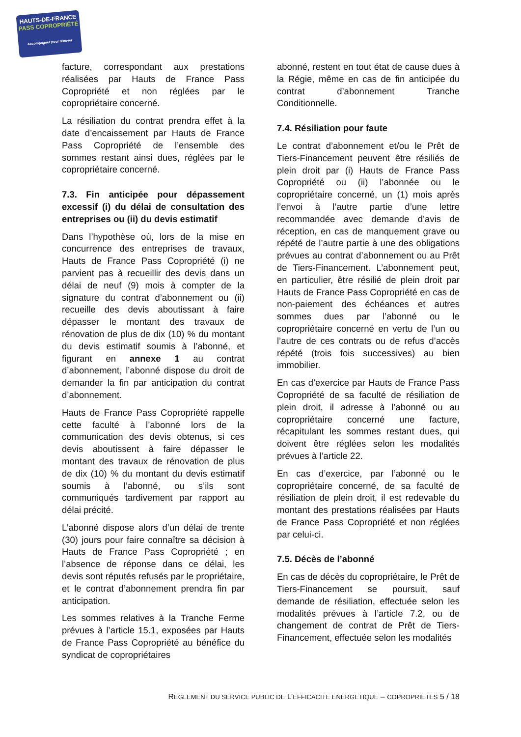HAUTS-DE-FRANCE
PASS COPROPRIÉTÉ
Accompagner pour rénover
facture, correspondant aux prestations réalisées par Hauts de France Pass Copropriété et non réglées par le copropriétaire concerné.
La résiliation du contrat prendra effet à la date d’encaissement par Hauts de France Pass Copropriété de l’ensemble des sommes restant ainsi dues, réglées par le copropriétaire concerné.
7.3. Fin anticipée pour dépassement excessif (i) du délai de consultation des entreprises ou (ii) du devis estimatif
Dans l’hypothèse où, lors de la mise en concurrence des entreprises de travaux, Hauts de France Pass Copropriété (i) ne parvient pas à recueillir des devis dans un délai de neuf (9) mois à compter de la signature du contrat d’abonnement ou (ii) recueille des devis aboutissant à faire dépasser le montant des travaux de rénovation de plus de dix (10) % du montant du devis estimatif soumis à l’abonné, et figurant en annexe 1 au contrat d’abonnement, l’abonné dispose du droit de demander la fin par anticipation du contrat d’abonnement.
Hauts de France Pass Copropriété rappelle cette faculté à l’abonné lors de la communication des devis obtenus, si ces devis aboutissent à faire dépasser le montant des travaux de rénovation de plus de dix (10) % du montant du devis estimatif soumis à l’abonné, ou s’ils sont communiqués tardivement par rapport au délai précité.
L’abonné dispose alors d’un délai de trente (30) jours pour faire connaître sa décision à Hauts de France Pass Copropriété ; en l’absence de réponse dans ce délai, les devis sont réputés refusés par le propriétaire, et le contrat d’abonnement prendra fin par anticipation.
Les sommes relatives à la Tranche Ferme prévues à l’article 15.1, exposées par Hauts de France Pass Copropriété au bénéfice du syndicat de copropriétaires
abonné, restent en tout état de cause dues à la Régie, même en cas de fin anticipée du contrat d’abonnement Tranche Conditionnelle.
7.4. Résiliation pour faute
Le contrat d’abonnement et/ou le Prêt de Tiers-Financement peuvent être résiliés de plein droit par (i) Hauts de France Pass Copropriété ou (ii) l’abonnée ou le copropriétaire concerné, un (1) mois après l’envoi à l’autre partie d’une lettre recommandée avec demande d’avis de réception, en cas de manquement grave ou répété de l’autre partie à une des obligations prévues au contrat d’abonnement ou au Prêt de Tiers-Financement. L’abonnement peut, en particulier, être résilié de plein droit par Hauts de France Pass Copropriété en cas de non-paiement des échéances et autres sommes dues par l’abonné ou le copropriétaire concerné en vertu de l’un ou l’autre de ces contrats ou de refus d’accès répété (trois fois successives) au bien immobilier.
En cas d’exercice par Hauts de France Pass Copropriété de sa faculté de résiliation de plein droit, il adresse à l’abonné ou au copropriétaire concerné une facture, récapitulant les sommes restant dues, qui doivent être réglées selon les modalités prévues à l’article 22.
En cas d’exercice, par l’abonné ou le copropriétaire concerné, de sa faculté de résiliation de plein droit, il est redevable du montant des prestations réalisées par Hauts de France Pass Copropriété et non réglées par celui-ci.
7.5. Décès de l’abonné
En cas de décès du copropriétaire, le Prêt de Tiers-Financement se poursuit, sauf demande de résiliation, effectuée selon les modalités prévues à l’article 7.2, ou de changement de contrat de Prêt de Tiers-Financement, effectuée selon les modalités
REGLEMENT DU SERVICE PUBLIC DE L’EFFICACITE ENERGETIQUE – COPROPRIETES 5 / 18